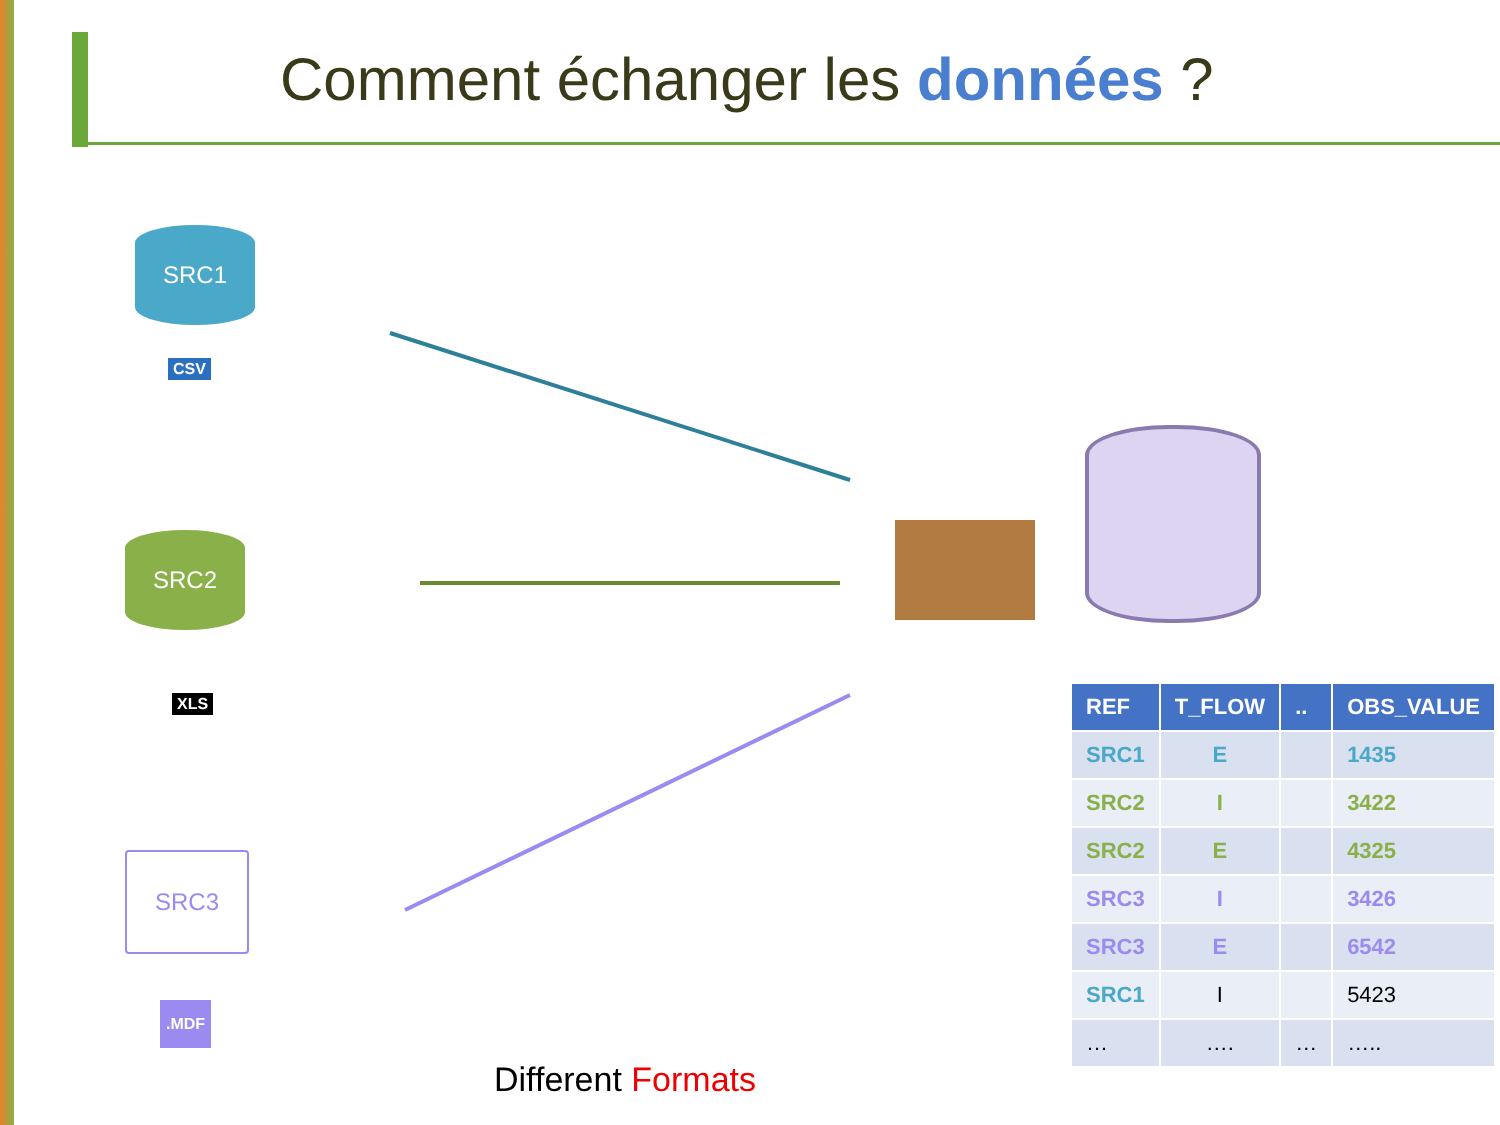Comment échanger les données ?
SRC1
CSV
SRC2
XLS
SRC3
.MDF
| REF | T_FLOW | .. | OBS_VALUE |
| --- | --- | --- | --- |
| SRC1 | E | | 1435 |
| SRC2 | I | | 3422 |
| SRC2 | E | | 4325 |
| SRC3 | I | | 3426 |
| SRC3 | E | | 6542 |
| SRC1 | I | | 5423 |
| … | …. | … | ….. |
Different Formats